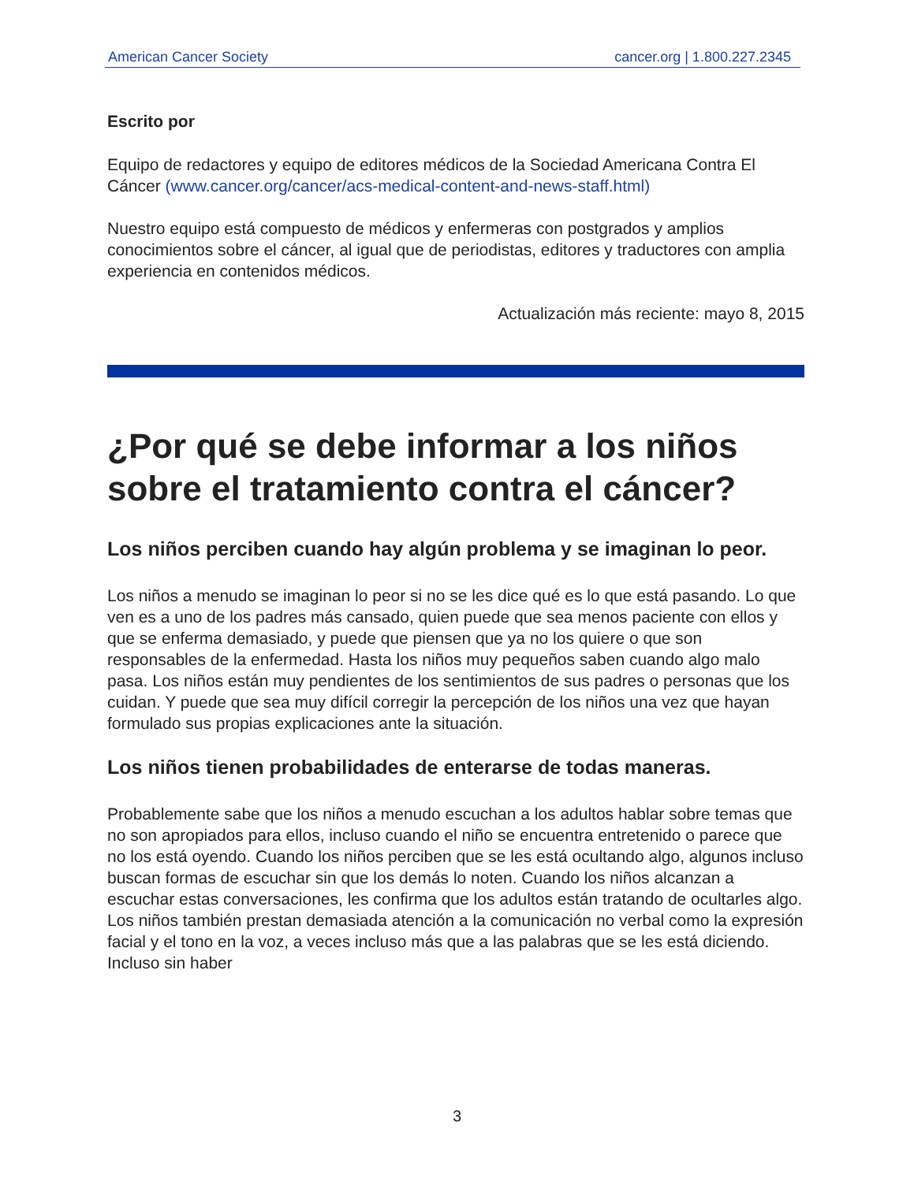American Cancer Society cancer.org | 1.800.227.2345
Escrito por
Equipo de redactores y equipo de editores médicos de la Sociedad Americana Contra El Cáncer (www.cancer.org/cancer/acs-medical-content-and-news-staff.html)
Nuestro equipo está compuesto de médicos y enfermeras con postgrados y amplios conocimientos sobre el cáncer, al igual que de periodistas, editores y traductores con amplia experiencia en contenidos médicos.
Actualización más reciente: mayo 8, 2015
¿Por qué se debe informar a los niños sobre el tratamiento contra el cáncer?
Los niños perciben cuando hay algún problema y se imaginan lo peor.
Los niños a menudo se imaginan lo peor si no se les dice qué es lo que está pasando. Lo que ven es a uno de los padres más cansado, quien puede que sea menos paciente con ellos y que se enferma demasiado, y puede que piensen que ya no los quiere o que son responsables de la enfermedad. Hasta los niños muy pequeños saben cuando algo malo pasa. Los niños están muy pendientes de los sentimientos de sus padres o personas que los cuidan. Y puede que sea muy difícil corregir la percepción de los niños una vez que hayan formulado sus propias explicaciones ante la situación.
Los niños tienen probabilidades de enterarse de todas maneras.
Probablemente sabe que los niños a menudo escuchan a los adultos hablar sobre temas que no son apropiados para ellos, incluso cuando el niño se encuentra entretenido o parece que no los está oyendo. Cuando los niños perciben que se les está ocultando algo, algunos incluso buscan formas de escuchar sin que los demás lo noten. Cuando los niños alcanzan a escuchar estas conversaciones, les confirma que los adultos están tratando de ocultarles algo. Los niños también prestan demasiada atención a la comunicación no verbal como la expresión facial y el tono en la voz, a veces incluso más que a las palabras que se les está diciendo. Incluso sin haber
3